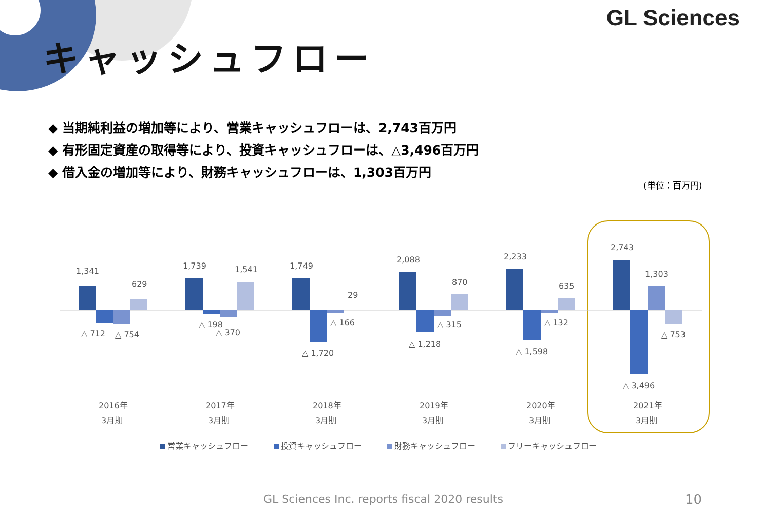GL Sciences
キャッシュフロー
◆ 当期純利益の増加等により、営業キャッシュフローは、2,743百万円
◆ 有形固定資産の取得等により、投資キャッシュフローは、△3,496百万円
◆ 借入金の増加等により、財務キャッシュフローは、1,303百万円
(単位：百万円)
1,341
629
△ 712
△ 754
2016年
3月期
1,739
1,541
△ 198
△ 370
2017年
3月期
1,749
29
△ 166
△ 1,720
2018年
3月期
2,088
870
△ 315
△ 1,218
2019年
3月期
2,233
635
△ 132
△ 1,598
2020年
3月期
2,743
1,303
△ 753
△ 3,496
2021年
3月期
営業キャッシュフロー
投資キャッシュフロー
財務キャッシュフロー
フリーキャッシュフロー
GL Sciences Inc. reports fiscal 2020 results
10